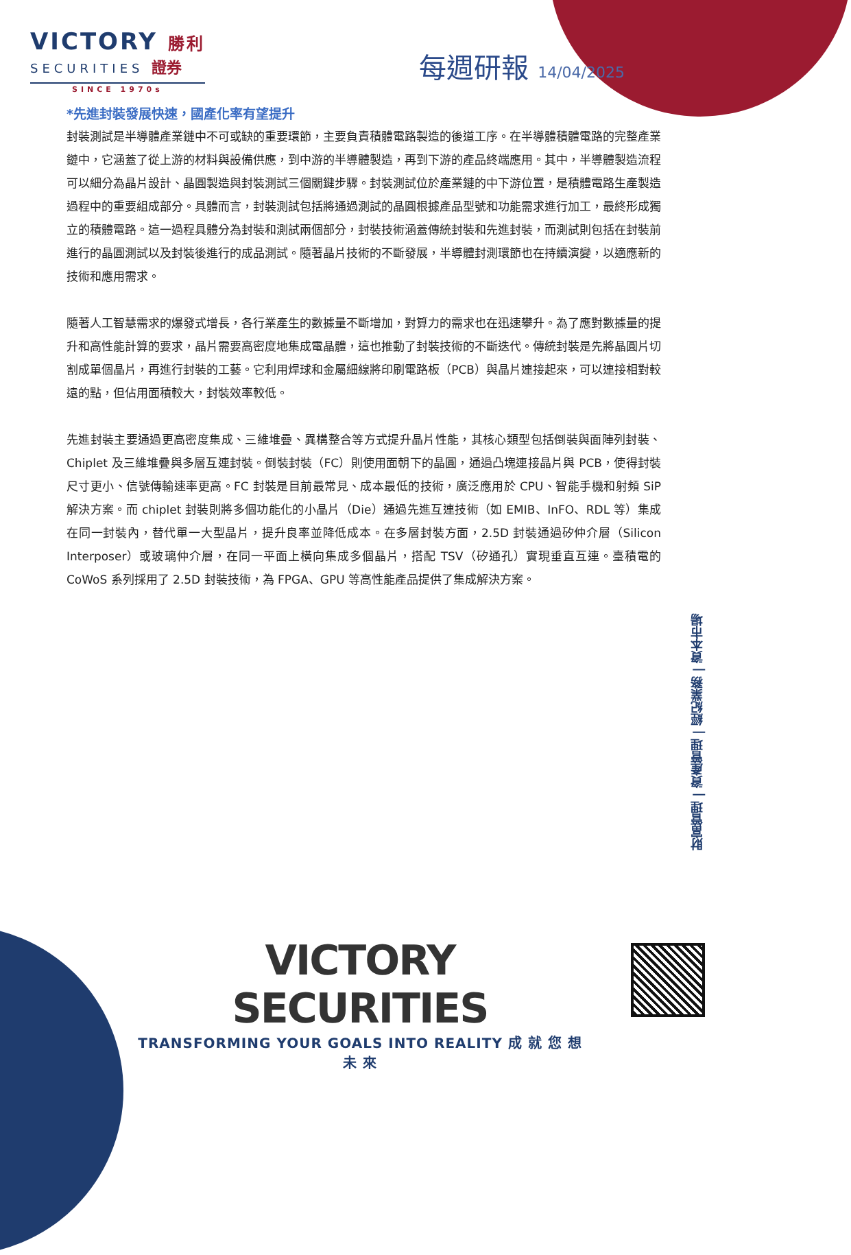VICTORY 勝利
SECURITIES 證券
SINCE 1970s
每週研報 14/04/2025
*先進封裝發展快速，國產化率有望提升
封裝測試是半導體產業鏈中不可或缺的重要環節，主要負責積體電路製造的後道工序。在半導體積體電路的完整產業鏈中，它涵蓋了從上游的材料與設備供應，到中游的半導體製造，再到下游的產品終端應用。其中，半導體製造流程可以細分為晶片設計、晶圓製造與封裝測試三個關鍵步驟。封裝測試位於產業鏈的中下游位置，是積體電路生產製造過程中的重要組成部分。具體而言，封裝測試包括將通過測試的晶圓根據產品型號和功能需求進行加工，最終形成獨立的積體電路。這一過程具體分為封裝和測試兩個部分，封裝技術涵蓋傳統封裝和先進封裝，而測試則包括在封裝前進行的晶圓測試以及封裝後進行的成品測試。隨著晶片技術的不斷發展，半導體封測環節也在持續演變，以適應新的技術和應用需求。
隨著人工智慧需求的爆發式增長，各行業產生的數據量不斷增加，對算力的需求也在迅速攀升。為了應對數據量的提升和高性能計算的要求，晶片需要高密度地集成電晶體，這也推動了封裝技術的不斷迭代。傳統封裝是先將晶圓片切割成單個晶片，再進行封裝的工藝。它利用焊球和金屬細線將印刷電路板（PCB）與晶片連接起來，可以連接相對較遠的點，但佔用面積較大，封裝效率較低。
先進封裝主要通過更高密度集成、三維堆疊、異構整合等方式提升晶片性能，其核心類型包括倒裝與面陣列封裝、Chiplet 及三維堆疊與多層互連封裝。倒裝封裝（FC）則使用面朝下的晶圓，通過凸塊連接晶片與 PCB，使得封裝尺寸更小、信號傳輸速率更高。FC 封裝是目前最常見、成本最低的技術，廣泛應用於 CPU、智能手機和射頻 SiP 解決方案。而 chiplet 封裝則將多個功能化的小晶片（Die）通過先進互連技術（如 EMIB、InFO、RDL 等）集成在同一封裝內，替代單一大型晶片，提升良率並降低成本。在多層封裝方面，2.5D 封裝通過矽仲介層（Silicon Interposer）或玻璃仲介層，在同一平面上橫向集成多個晶片，搭配 TSV（矽通孔）實現垂直互連。臺積電的 CoWoS 系列採用了 2.5D 封裝技術，為 FPGA、GPU 等高性能產品提供了集成解決方案。
財富管理 | 資產管理 | 經紀業務 | 資本市場
VICTORY SECURITIES
TRANSFORMING YOUR GOALS INTO REALITY 成 就 您 想 未 來